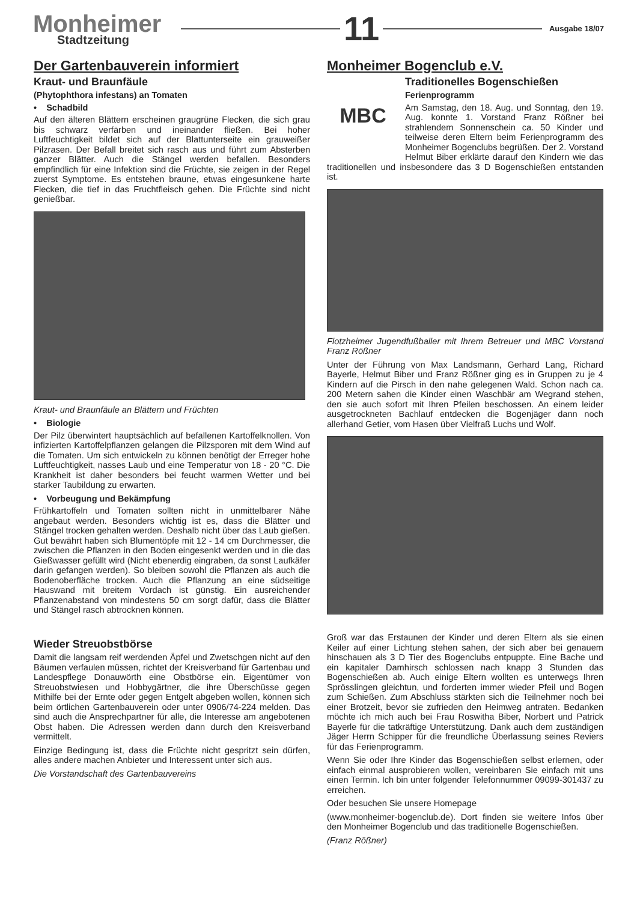Monheimer
Stadtzeitung
11
Ausgabe 18/07
Der Gartenbauverein informiert
Kraut- und Braunfäule
(Phytophthora infestans) an Tomaten
• Schadbild
Auf den älteren Blättern erscheinen graugrüne Flecken, die sich grau bis schwarz verfärben und ineinander fließen. Bei hoher Luftfeuchtigkeit bildet sich auf der Blattunterseite ein grauweißer Pilzrasen. Der Befall breitet sich rasch aus und führt zum Absterben ganzer Blätter. Auch die Stängel werden befallen. Besonders empfindlich für eine Infektion sind die Früchte, sie zeigen in der Regel zuerst Symptome. Es entstehen braune, etwas eingesunkene harte Flecken, die tief in das Fruchtfleisch gehen. Die Früchte sind nicht genießbar.
Kraut- und Braunfäule an Blättern und Früchten
• Biologie
Der Pilz überwintert hauptsächlich auf befallenen Kartoffelknollen. Von infizierten Kartoffelpflanzen gelangen die Pilzsporen mit dem Wind auf die Tomaten. Um sich entwickeln zu können benötigt der Erreger hohe Luftfeuchtigkeit, nasses Laub und eine Temperatur von 18 - 20 °C. Die Krankheit ist daher besonders bei feucht warmen Wetter und bei starker Taubildung zu erwarten.
• Vorbeugung und Bekämpfung
Frühkartoffeln und Tomaten sollten nicht in unmittelbarer Nähe angebaut werden. Besonders wichtig ist es, dass die Blätter und Stängel trocken gehalten werden. Deshalb nicht über das Laub gießen. Gut bewährt haben sich Blumentöpfe mit 12 - 14 cm Durchmesser, die zwischen die Pflanzen in den Boden eingesenkt werden und in die das Gießwasser gefüllt wird (Nicht ebenerdig eingraben, da sonst Laufkäfer darin gefangen werden). So bleiben sowohl die Pflanzen als auch die Bodenoberfläche trocken. Auch die Pflanzung an eine südseitige Hauswand mit breitem Vordach ist günstig. Ein ausreichender Pflanzenabstand von mindestens 50 cm sorgt dafür, dass die Blätter und Stängel rasch abtrocknen können.
Wieder Streuobstbörse
Damit die langsam reif werdenden Äpfel und Zwetschgen nicht auf den Bäumen verfaulen müssen, richtet der Kreisverband für Gartenbau und Landespflege Donauwörth eine Obstbörse ein. Eigentümer von Streuobstwiesen und Hobbygärtner, die ihre Überschüsse gegen Mithilfe bei der Ernte oder gegen Entgelt abgeben wollen, können sich beim örtlichen Gartenbauverein oder unter 0906/74-224 melden. Das sind auch die Ansprechpartner für alle, die Interesse am angebotenen Obst haben. Die Adressen werden dann durch den Kreisverband vermittelt.
Einzige Bedingung ist, dass die Früchte nicht gespritzt sein dürfen, alles andere machen Anbieter und Interessent unter sich aus.
Die Vorstandschaft des Gartenbauvereins
Monheimer Bogenclub e.V.
MBC
Traditionelles Bogenschießen
Ferienprogramm
Am Samstag, den 18. Aug. und Sonntag, den 19. Aug. konnte 1. Vorstand Franz Rößner bei strahlendem Sonnenschein ca. 50 Kinder und teilweise deren Eltern beim Ferienprogramm des Monheimer Bogenclubs begrüßen. Der 2. Vorstand Helmut Biber erklärte darauf den Kindern wie das traditionellen und insbesondere das 3 D Bogenschießen entstanden ist.
Flotzheimer Jugendfußballer mit Ihrem Betreuer und MBC Vorstand Franz Rößner
Unter der Führung von Max Landsmann, Gerhard Lang, Richard Bayerle, Helmut Biber und Franz Rößner ging es in Gruppen zu je 4 Kindern auf die Pirsch in den nahe gelegenen Wald. Schon nach ca. 200 Metern sahen die Kinder einen Waschbär am Wegrand stehen, den sie auch sofort mit Ihren Pfeilen beschossen. An einem leider ausgetrockneten Bachlauf entdecken die Bogenjäger dann noch allerhand Getier, vom Hasen über Vielfraß Luchs und Wolf.
Groß war das Erstaunen der Kinder und deren Eltern als sie einen Keiler auf einer Lichtung stehen sahen, der sich aber bei genauem hinschauen als 3 D Tier des Bogenclubs entpuppte. Eine Bache und ein kapitaler Damhirsch schlossen nach knapp 3 Stunden das Bogenschießen ab. Auch einige Eltern wollten es unterwegs Ihren Sprösslingen gleichtun, und forderten immer wieder Pfeil und Bogen zum Schießen. Zum Abschluss stärkten sich die Teilnehmer noch bei einer Brotzeit, bevor sie zufrieden den Heimweg antraten. Bedanken möchte ich mich auch bei Frau Roswitha Biber, Norbert und Patrick Bayerle für die tatkräftige Unterstützung. Dank auch dem zuständigen Jäger Herrn Schipper für die freundliche Überlassung seines Reviers für das Ferienprogramm.
Wenn Sie oder Ihre Kinder das Bogenschießen selbst erlernen, oder einfach einmal ausprobieren wollen, vereinbaren Sie einfach mit uns einen Termin. Ich bin unter folgender Telefonnummer 09099-301437 zu erreichen.
Oder besuchen Sie unsere Homepage
(www.monheimer-bogenclub.de). Dort finden sie weitere Infos über den Monheimer Bogenclub und das traditionelle Bogenschießen.
(Franz Rößner)